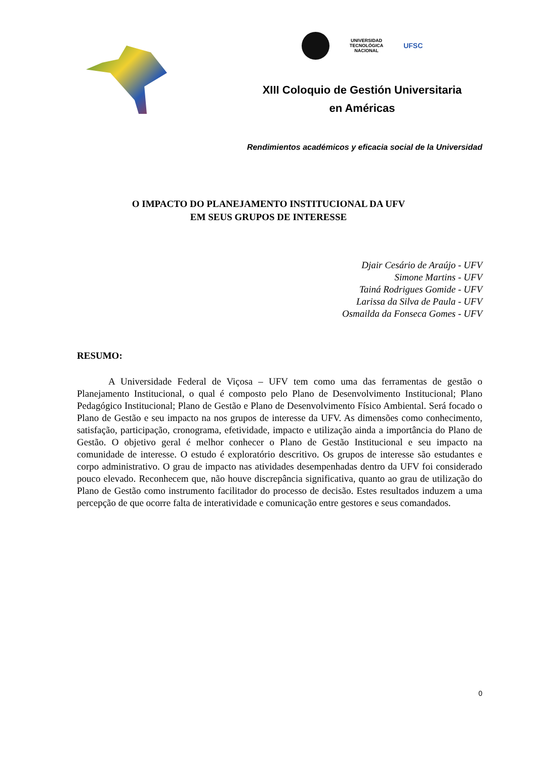UNIVERSIDAD
TECNOLÓGICA
NACIONAL
UFSC
XIII Coloquio de Gestión Universitaria
en Américas
Rendimientos académicos y eficacia social de la Universidad
O IMPACTO DO PLANEJAMENTO INSTITUCIONAL DA UFV
EM SEUS GRUPOS DE INTERESSE
Djair Cesário de Araújo - UFV
Simone Martins - UFV
Tainá Rodrigues Gomide - UFV
Larissa da Silva de Paula - UFV
Osmailda da Fonseca Gomes - UFV
RESUMO:
A Universidade Federal de Viçosa – UFV tem como uma das ferramentas de gestão o Planejamento Institucional, o qual é composto pelo Plano de Desenvolvimento Institucional; Plano Pedagógico Institucional; Plano de Gestão e Plano de Desenvolvimento Físico Ambiental. Será focado o Plano de Gestão e seu impacto na nos grupos de interesse da UFV. As dimensões como conhecimento, satisfação, participação, cronograma, efetividade, impacto e utilização ainda a importância do Plano de Gestão. O objetivo geral é melhor conhecer o Plano de Gestão Institucional e seu impacto na comunidade de interesse. O estudo é exploratório descritivo. Os grupos de interesse são estudantes e corpo administrativo. O grau de impacto nas atividades desempenhadas dentro da UFV foi considerado pouco elevado. Reconhecem que, não houve discrepância significativa, quanto ao grau de utilização do Plano de Gestão como instrumento facilitador do processo de decisão. Estes resultados induzem a uma percepção de que ocorre falta de interatividade e comunicação entre gestores e seus comandados.
0